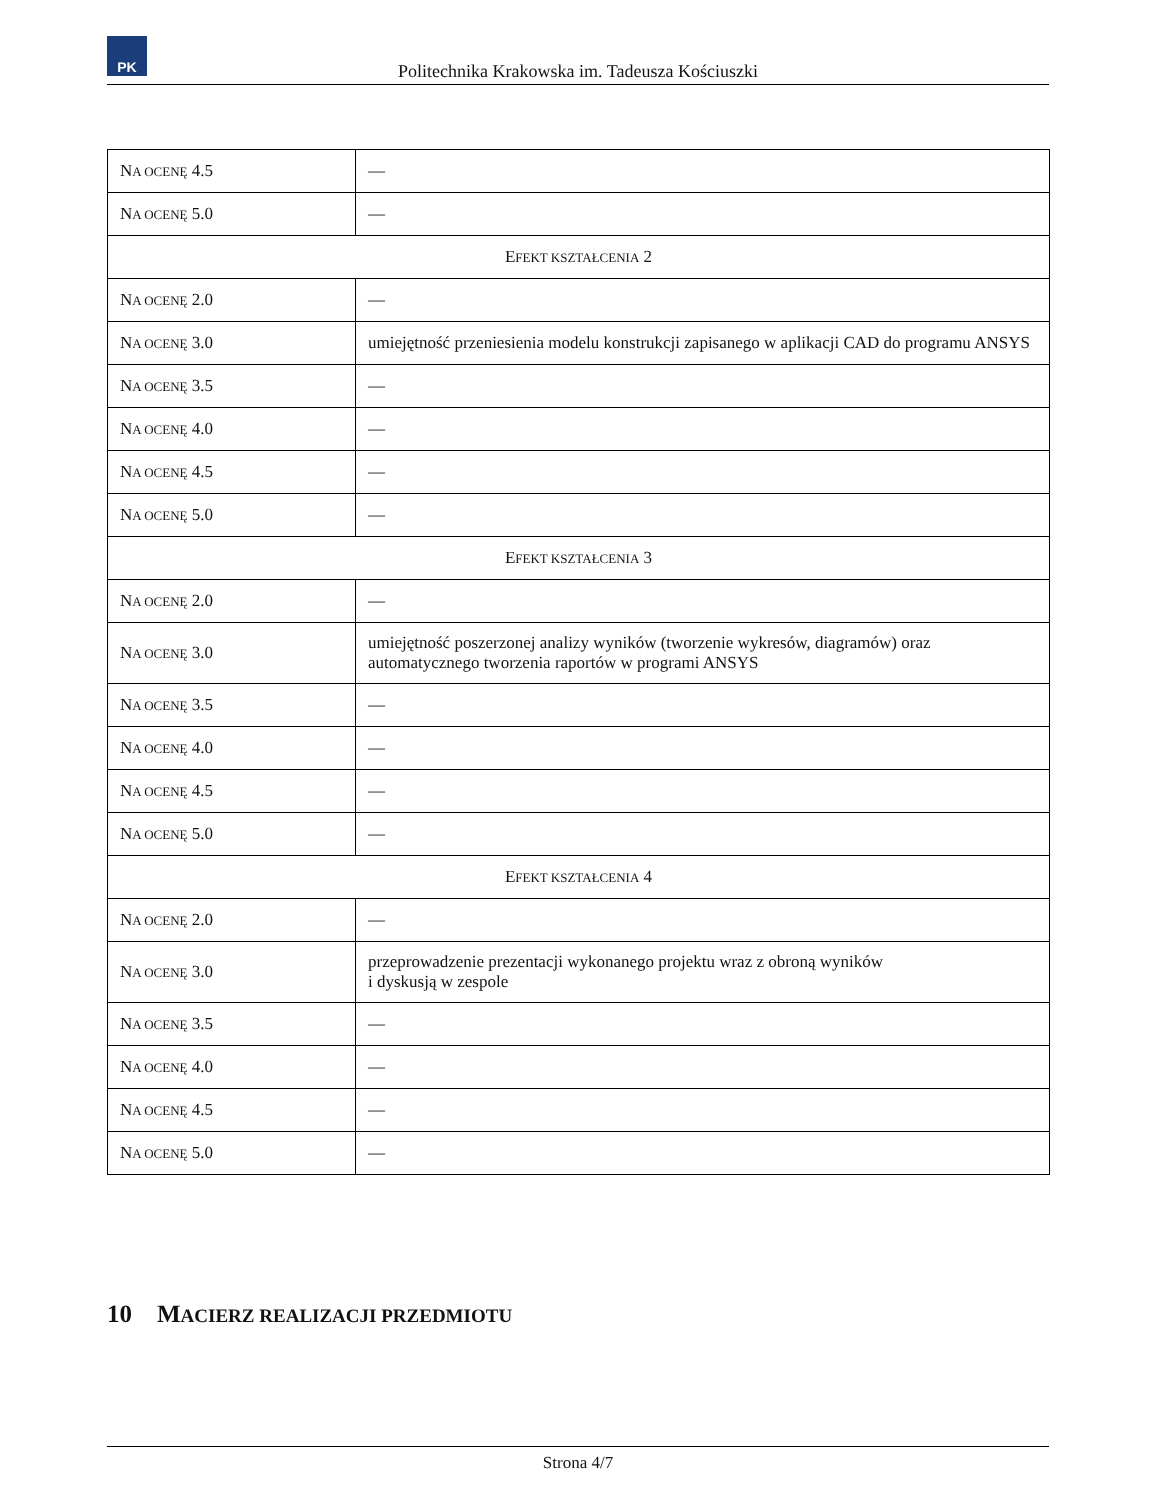PK
Politechnika Krakowska im. Tadeusza Kościuszki
| N A OCENĘ 4.5 | — |
| N A OCENĘ 5.0 | — |
| E FEKT KSZTAŁCENIA 2 | |
| N A OCENĘ 2.0 | — |
| N A OCENĘ 3.0 | umiejętność przeniesienia modelu konstrukcji zapisanego w aplikacji CAD do programu ANSYS |
| N A OCENĘ 3.5 | — |
| N A OCENĘ 4.0 | — |
| N A OCENĘ 4.5 | — |
| N A OCENĘ 5.0 | — |
| E FEKT KSZTAŁCENIA 3 | |
| N A OCENĘ 2.0 | — |
| N A OCENĘ 3.0 | umiejętność poszerzonej analizy wyników (tworzenie wykresów, diagramów) oraz automatycznego tworzenia raportów w programi ANSYS |
| N A OCENĘ 3.5 | — |
| N A OCENĘ 4.0 | — |
| N A OCENĘ 4.5 | — |
| N A OCENĘ 5.0 | — |
| E FEKT KSZTAŁCENIA 4 | |
| N A OCENĘ 2.0 | — |
| N A OCENĘ 3.0 | przeprowadzenie prezentacji wykonanego projektu wraz z obroną wyników i dyskusją w zespole |
| N A OCENĘ 3.5 | — |
| N A OCENĘ 4.0 | — |
| N A OCENĘ 4.5 | — |
| N A OCENĘ 5.0 | — |
10 MACIERZ REALIZACJI PRZEDMIOTU
Strona 4/7